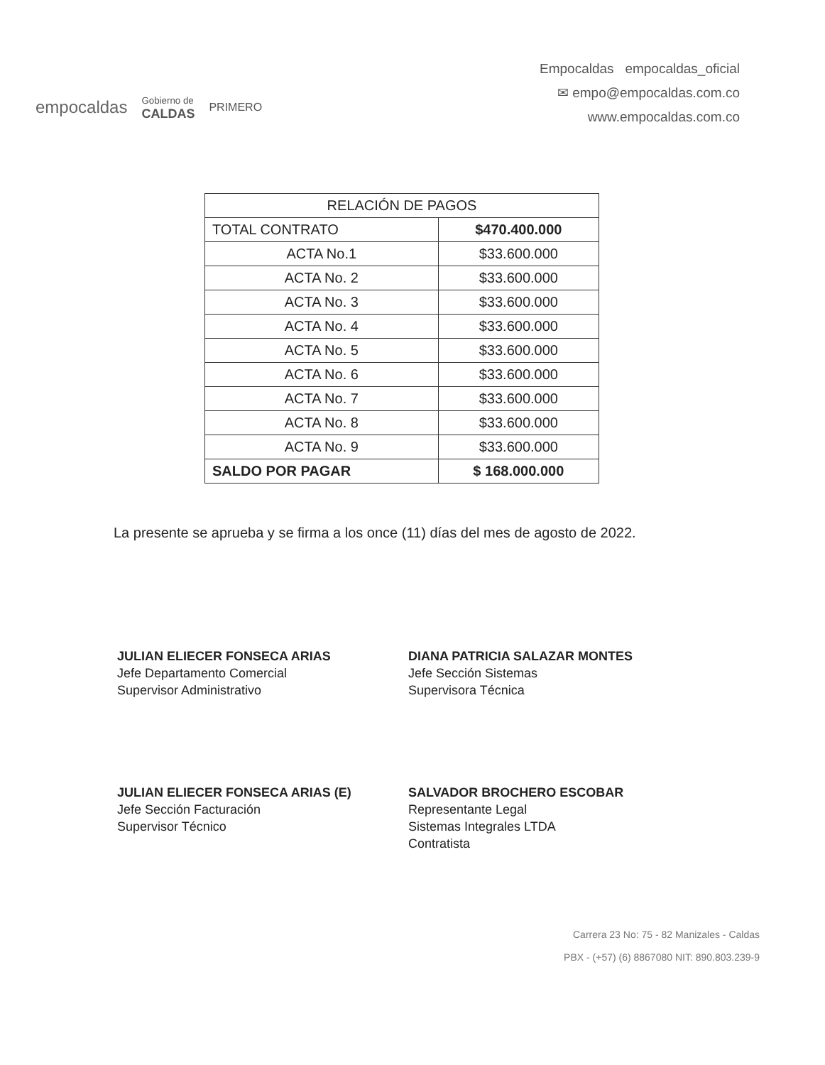empocaldas
Gobierno de
CALDAS
PRIMERO
Empocaldas empocaldas_oficial
✉ empo@empocaldas.com.co
www.empocaldas.com.co
| RELACIÓN DE PAGOS | |
| --- | --- |
| TOTAL CONTRATO | $470.400.000 |
| ACTA No.1 | $33.600.000 |
| ACTA No. 2 | $33.600.000 |
| ACTA No. 3 | $33.600.000 |
| ACTA No. 4 | $33.600.000 |
| ACTA No. 5 | $33.600.000 |
| ACTA No. 6 | $33.600.000 |
| ACTA No. 7 | $33.600.000 |
| ACTA No. 8 | $33.600.000 |
| ACTA No. 9 | $33.600.000 |
| SALDO POR PAGAR | $ 168.000.000 |
La presente se aprueba y se firma a los once (11) días del mes de agosto de 2022.
JULIAN ELIECER FONSECA ARIAS
Jefe Departamento Comercial
Supervisor Administrativo
DIANA PATRICIA SALAZAR MONTES
Jefe Sección Sistemas
Supervisora Técnica
JULIAN ELIECER FONSECA ARIAS (E)
Jefe Sección Facturación
Supervisor Técnico
SALVADOR BROCHERO ESCOBAR
Representante Legal
Sistemas Integrales LTDA
Contratista
Carrera 23 No: 75 - 82 Manizales - Caldas
PBX - (+57) (6) 8867080 NIT: 890.803.239-9